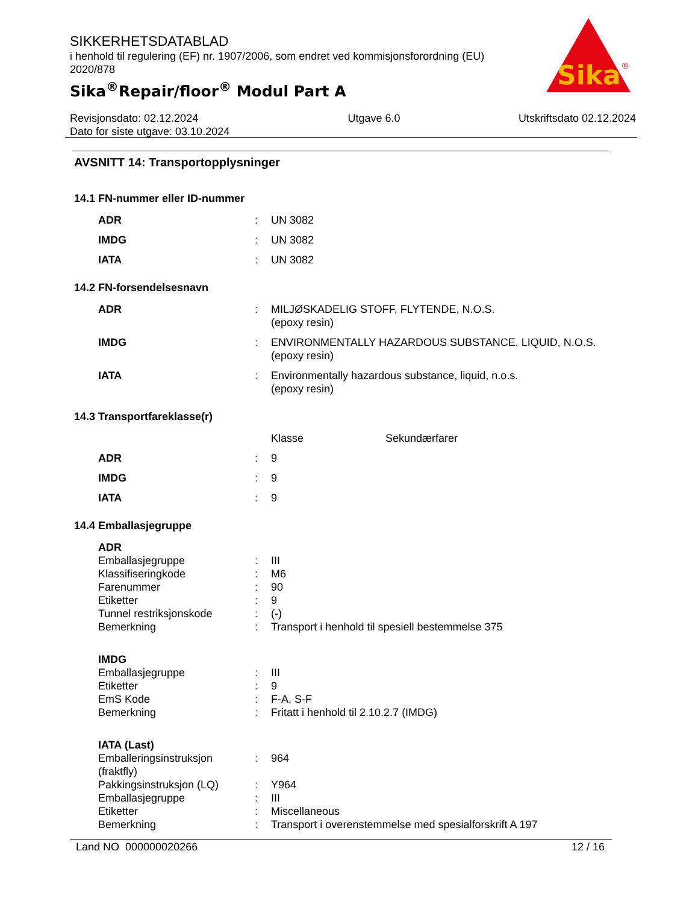SIKKERHETSDATABLAD
i henhold til regulering (EF) nr. 1907/2006, som endret ved kommisjonsforordning (EU) 2020/878
Sika<sup>®</sup>Repair/floor<sup>®</sup> Modul Part A
Sika
®
Revisjonsdato: 02.12.2024
Dato for siste utgave: 03.10.2024
Utgave 6.0 Utskriftsdato 02.12.2024
AVSNITT 14: Transportopplysninger
14.1 FN-nummer eller ID-nummer
| ADR | : | UN 3082 |
| IMDG | : | UN 3082 |
| IATA | : | UN 3082 |
14.2 FN-forsendelsesnavn
| ADR | : | MILJØSKADELIG STOFF, FLYTENDE, N.O.S. (epoxy resin) |
| IMDG | : | ENVIRONMENTALLY HAZARDOUS SUBSTANCE, LIQUID, N.O.S. (epoxy resin) |
| IATA | : | Environmentally hazardous substance, liquid, n.o.s. (epoxy resin) |
14.3 Transportfareklasse(r)
| | | Klasse | Sekundærfarer |
| ADR | : | 9 | |
| IMDG | : | 9 | |
| IATA | : | 9 | |
14.4 Emballasjegruppe
| ADR | | |
| Emballasjegruppe | : | III |
| Klassifiseringkode | : | M6 |
| Farenummer | : | 90 |
| Etiketter | : | 9 |
| Tunnel restriksjonskode | : | (-) |
| Bemerkning | : | Transport i henhold til spesiell bestemmelse 375 |
| IMDG | | |
| Emballasjegruppe | : | III |
| Etiketter | : | 9 |
| EmS Kode | : | F-A, S-F |
| Bemerkning | : | Fritatt i henhold til 2.10.2.7 (IMDG) |
| IATA (Last) | | |
| Emballeringsinstruksjon (fraktfly) | : | 964 |
| Pakkingsinstruksjon (LQ) | : | Y964 |
| Emballasjegruppe | : | III |
| Etiketter | : | Miscellaneous |
| Bemerkning | : | Transport i overenstemmelse med spesialforskrift A 197 |
Land NO 000000020266 12 / 16